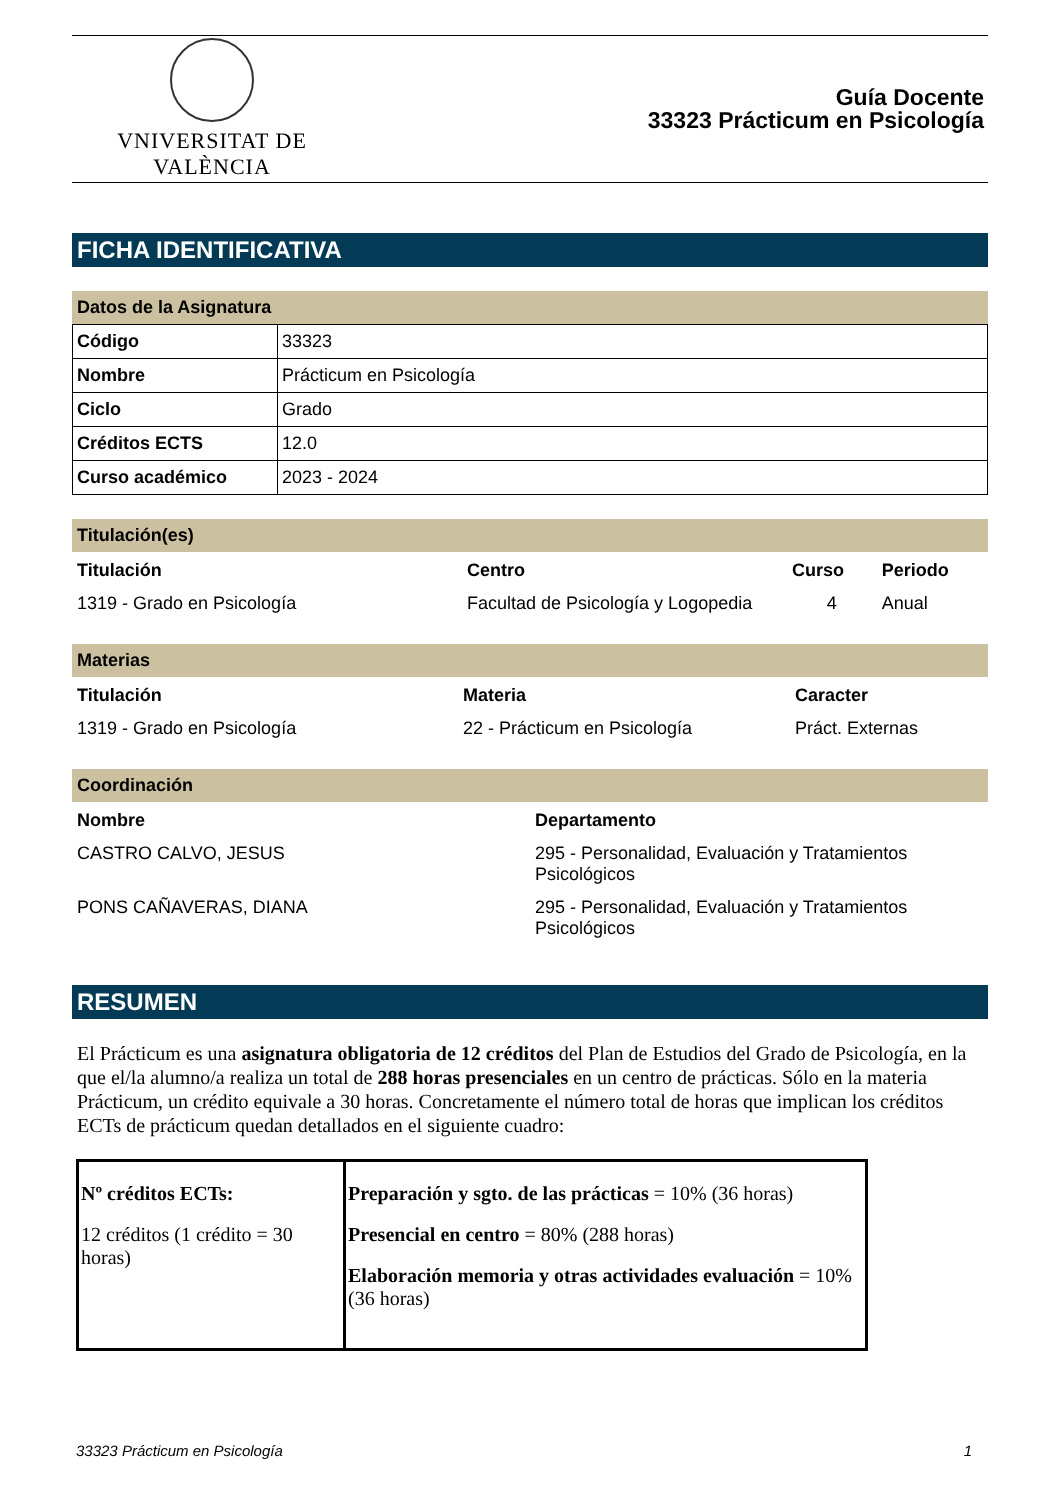VNIVERSITAT DE VALÈNCIA
Guía Docente
33323 Prácticum en Psicología
FICHA IDENTIFICATIVA
Datos de la Asignatura
| Código | 33323 |
| Nombre | Prácticum en Psicología |
| Ciclo | Grado |
| Créditos ECTS | 12.0 |
| Curso académico | 2023 - 2024 |
Titulación(es)
| Titulación | Centro | Curso | Periodo |
| --- | --- | --- | --- |
| 1319 - Grado en Psicología | Facultad de Psicología y Logopedia | 4 | Anual |
Materias
| Titulación | Materia | Caracter |
| --- | --- | --- |
| 1319 - Grado en Psicología | 22 - Prácticum en Psicología | Práct. Externas |
Coordinación
| Nombre | Departamento |
| --- | --- |
| CASTRO CALVO, JESUS | 295 - Personalidad, Evaluación y Tratamientos Psicológicos |
| PONS CAÑAVERAS, DIANA | 295 - Personalidad, Evaluación y Tratamientos Psicológicos |
RESUMEN
El Prácticum es una asignatura obligatoria de 12 créditos del Plan de Estudios del Grado de Psicología, en la que el/la alumno/a realiza un total de 288 horas presenciales en un centro de prácticas. Sólo en la materia Prácticum, un crédito equivale a 30 horas. Concretamente el número total de horas que implican los créditos ECTs de prácticum quedan detallados en el siguiente cuadro:
| Nº créditos ECTs: 12 créditos (1 crédito = 30 horas) | Preparación y sgto. de las prácticas = 10% (36 horas) Presencial en centro = 80% (288 horas) Elaboración memoria y otras actividades evaluación = 10% (36 horas) |
33323 Prácticum en Psicología 1